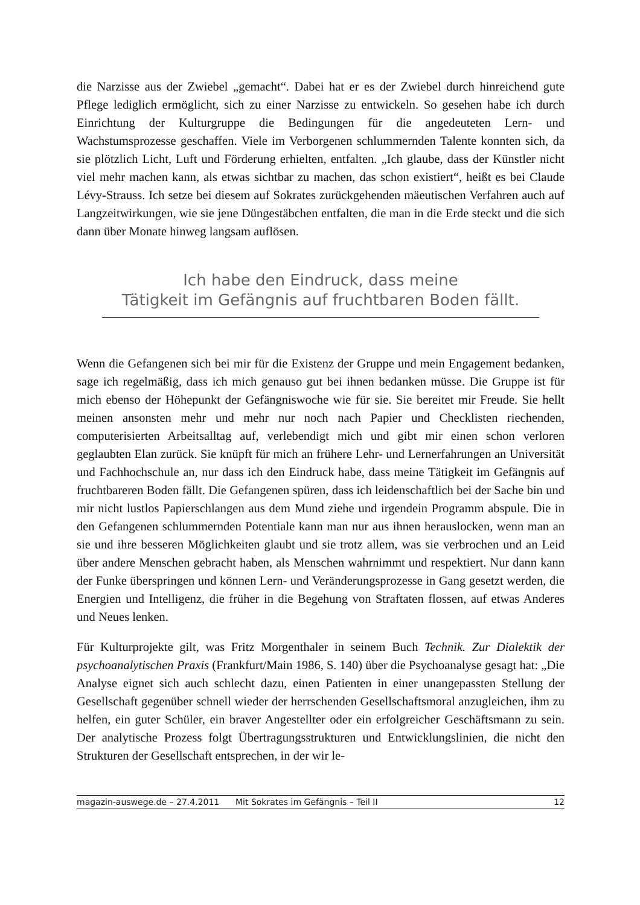die Narzisse aus der Zwiebel „gemacht“. Dabei hat er es der Zwiebel durch hinreichend gute Pflege lediglich ermöglicht, sich zu einer Narzisse zu entwickeln. So gesehen habe ich durch Einrichtung der Kulturgruppe die Bedingungen für die angedeuteten Lern- und Wachstumsprozesse geschaffen. Viele im Verborgenen schlummernden Talente konnten sich, da sie plötzlich Licht, Luft und Förderung erhielten, entfalten. „Ich glaube, dass der Künstler nicht viel mehr machen kann, als etwas sichtbar zu machen, das schon existiert“, heißt es bei Claude Lévy-Strauss. Ich setze bei diesem auf Sokrates zurückgehenden mäeutischen Verfahren auch auf Langzeitwirkungen, wie sie jene Düngestäbchen entfalten, die man in die Erde steckt und die sich dann über Monate hinweg langsam auflösen.
Ich habe den Eindruck, dass meine
Tätigkeit im Gefängnis auf fruchtbaren Boden fällt.
Wenn die Gefangenen sich bei mir für die Existenz der Gruppe und mein Engagement bedanken, sage ich regelmäßig, dass ich mich genauso gut bei ihnen bedanken müsse. Die Gruppe ist für mich ebenso der Höhepunkt der Gefängniswoche wie für sie. Sie bereitet mir Freude. Sie hellt meinen ansonsten mehr und mehr nur noch nach Papier und Checklisten riechenden, computerisierten Arbeitsalltag auf, verlebendigt mich und gibt mir einen schon verloren geglaubten Elan zurück. Sie knüpft für mich an frühere Lehr- und Lernerfahrungen an Universität und Fachhochschule an, nur dass ich den Eindruck habe, dass meine Tätigkeit im Gefängnis auf fruchtbareren Boden fällt. Die Gefangenen spüren, dass ich leidenschaftlich bei der Sache bin und mir nicht lustlos Papierschlangen aus dem Mund ziehe und irgendein Programm abspule. Die in den Gefangenen schlummernden Potentiale kann man nur aus ihnen herauslocken, wenn man an sie und ihre besseren Möglichkeiten glaubt und sie trotz allem, was sie verbrochen und an Leid über andere Menschen gebracht haben, als Menschen wahrnimmt und respektiert. Nur dann kann der Funke überspringen und können Lern- und Veränderungsprozesse in Gang gesetzt werden, die Energien und Intelligenz, die früher in die Begehung von Straftaten flossen, auf etwas Anderes und Neues lenken.
Für Kulturprojekte gilt, was Fritz Morgenthaler in seinem Buch Technik. Zur Dialektik der psychoanalytischen Praxis (Frankfurt/Main 1986, S. 140) über die Psychoanalyse gesagt hat: „Die Analyse eignet sich auch schlecht dazu, einen Patienten in einer unangepassten Stellung der Gesellschaft gegenüber schnell wieder der herrschenden Gesellschaftsmoral anzugleichen, ihm zu helfen, ein guter Schüler, ein braver Angestellter oder ein erfolgreicher Geschäftsmann zu sein. Der analytische Prozess folgt Übertragungsstrukturen und Entwicklungslinien, die nicht den Strukturen der Gesellschaft entsprechen, in der wir le-
magazin-auswege.de – 27.4.2011 Mit Sokrates im Gefängnis – Teil II 12